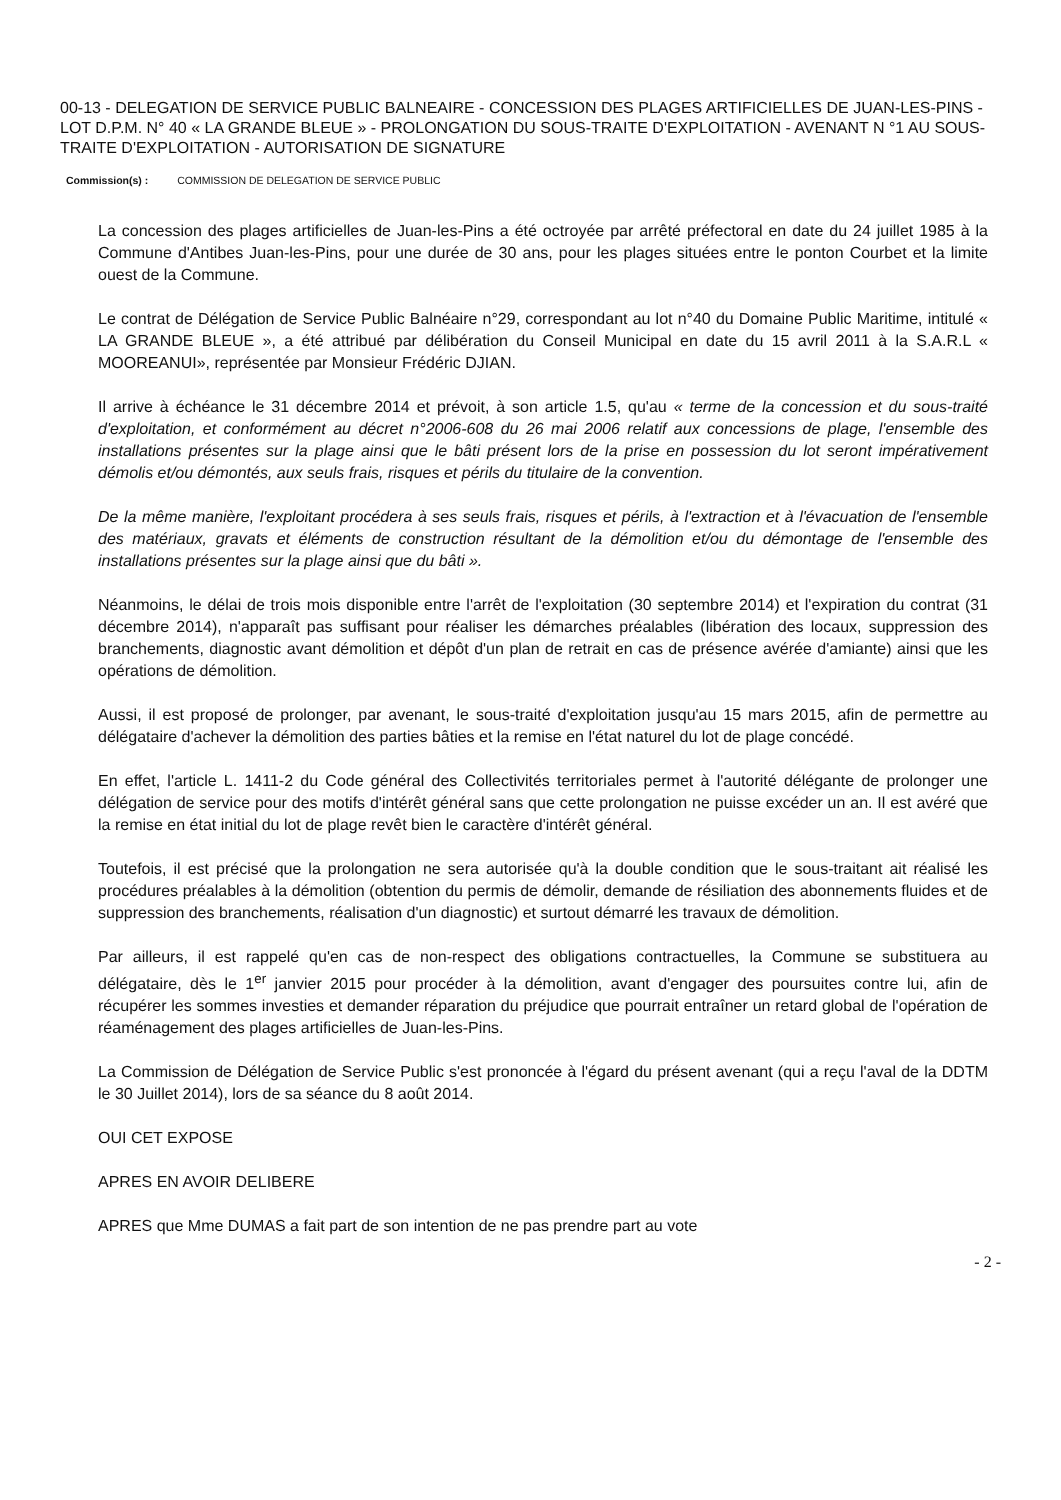00-13 - DELEGATION DE SERVICE PUBLIC BALNEAIRE - CONCESSION DES PLAGES ARTIFICIELLES DE JUAN-LES-PINS - LOT D.P.M. N° 40 « LA GRANDE BLEUE » - PROLONGATION DU SOUS-TRAITE D'EXPLOITATION - AVENANT N °1 AU SOUS-TRAITE D'EXPLOITATION - AUTORISATION DE SIGNATURE
Commission(s) : COMMISSION DE DELEGATION DE SERVICE PUBLIC
La concession des plages artificielles de Juan-les-Pins a été octroyée par arrêté préfectoral en date du 24 juillet 1985 à la Commune d'Antibes Juan-les-Pins, pour une durée de 30 ans, pour les plages situées entre le ponton Courbet et la limite ouest de la Commune.
Le contrat de Délégation de Service Public Balnéaire n°29, correspondant au lot n°40 du Domaine Public Maritime, intitulé « LA GRANDE BLEUE », a été attribué par délibération du Conseil Municipal en date du 15 avril 2011 à la S.A.R.L « MOOREANUI», représentée par Monsieur Frédéric DJIAN.
Il arrive à échéance le 31 décembre 2014 et prévoit, à son article 1.5, qu'au « terme de la concession et du sous-traité d'exploitation, et conformément au décret n°2006-608 du 26 mai 2006 relatif aux concessions de plage, l'ensemble des installations présentes sur la plage ainsi que le bâti présent lors de la prise en possession du lot seront impérativement démolis et/ou démontés, aux seuls frais, risques et périls du titulaire de la convention.
De la même manière, l'exploitant procédera à ses seuls frais, risques et périls, à l'extraction et à l'évacuation de l'ensemble des matériaux, gravats et éléments de construction résultant de la démolition et/ou du démontage de l'ensemble des installations présentes sur la plage ainsi que du bâti ».
Néanmoins, le délai de trois mois disponible entre l'arrêt de l'exploitation (30 septembre 2014) et l'expiration du contrat (31 décembre 2014), n'apparaît pas suffisant pour réaliser les démarches préalables (libération des locaux, suppression des branchements, diagnostic avant démolition et dépôt d'un plan de retrait en cas de présence avérée d'amiante) ainsi que les opérations de démolition.
Aussi, il est proposé de prolonger, par avenant, le sous-traité d'exploitation jusqu'au 15 mars 2015, afin de permettre au délégataire d'achever la démolition des parties bâties et la remise en l'état naturel du lot de plage concédé.
En effet, l'article L. 1411-2 du Code général des Collectivités territoriales permet à l'autorité délégante de prolonger une délégation de service pour des motifs d'intérêt général sans que cette prolongation ne puisse excéder un an. Il est avéré que la remise en état initial du lot de plage revêt bien le caractère d'intérêt général.
Toutefois, il est précisé que la prolongation ne sera autorisée qu'à la double condition que le sous-traitant ait réalisé les procédures préalables à la démolition (obtention du permis de démolir, demande de résiliation des abonnements fluides et de suppression des branchements, réalisation d'un diagnostic) et surtout démarré les travaux de démolition.
Par ailleurs, il est rappelé qu'en cas de non-respect des obligations contractuelles, la Commune se substituera au délégataire, dès le 1<sup>er</sup> janvier 2015 pour procéder à la démolition, avant d'engager des poursuites contre lui, afin de récupérer les sommes investies et demander réparation du préjudice que pourrait entraîner un retard global de l'opération de réaménagement des plages artificielles de Juan-les-Pins.
La Commission de Délégation de Service Public s'est prononcée à l'égard du présent avenant (qui a reçu l'aval de la DDTM le 30 Juillet 2014), lors de sa séance du 8 août 2014.
OUI CET EXPOSE
APRES EN AVOIR DELIBERE
APRES que Mme DUMAS a fait part de son intention de ne pas prendre part au vote
- 2 -